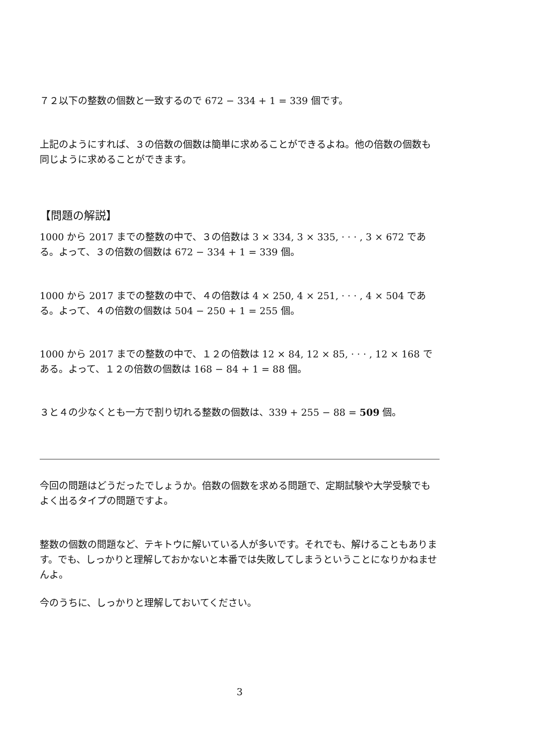７２以下の整数の個数と一致するので 672 − 334 + 1 = 339 個です。
上記のようにすれば、３の倍数の個数は簡単に求めることができるよね。他の倍数の個数も同じように求めることができます。
【問題の解説】
1000 から 2017 までの整数の中で、３の倍数は 3 × 334, 3 × 335, · · · , 3 × 672 である。よって、３の倍数の個数は 672 − 334 + 1 = 339 個。
1000 から 2017 までの整数の中で、４の倍数は 4 × 250, 4 × 251, · · · , 4 × 504 である。よって、４の倍数の個数は 504 − 250 + 1 = 255 個。
1000 から 2017 までの整数の中で、１２の倍数は 12 × 84, 12 × 85, · · · , 12 × 168 である。よって、１２の倍数の個数は 168 − 84 + 1 = 88 個。
３と４の少なくとも一方で割り切れる整数の個数は、339 + 255 − 88 = 509 個。
今回の問題はどうだったでしょうか。倍数の個数を求める問題で、定期試験や大学受験でもよく出るタイプの問題ですよ。
整数の個数の問題など、テキトウに解いている人が多いです。それでも、解けることもあります。でも、しっかりと理解しておかないと本番では失敗してしまうということになりかねませんよ。
今のうちに、しっかりと理解しておいてください。
3